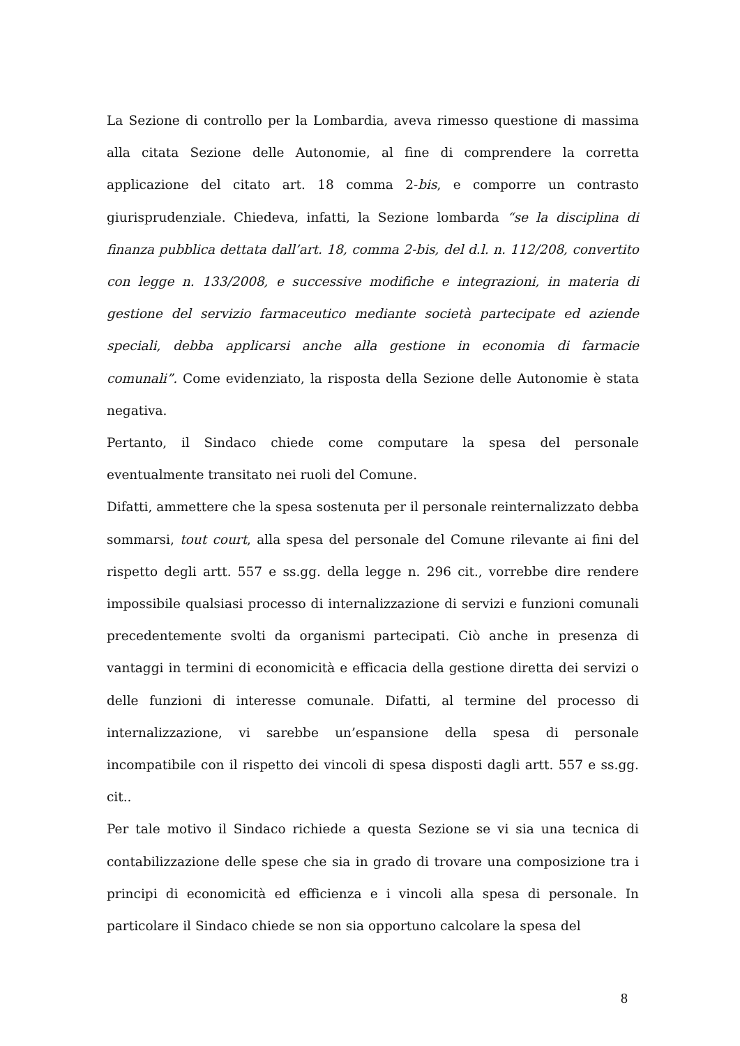La Sezione di controllo per la Lombardia, aveva rimesso questione di massima alla citata Sezione delle Autonomie, al fine di comprendere la corretta applicazione del citato art. 18 comma 2-bis, e comporre un contrasto giurisprudenziale. Chiedeva, infatti, la Sezione lombarda “se la disciplina di finanza pubblica dettata dall’art. 18, comma 2-bis, del d.l. n. 112/208, convertito con legge n. 133/2008, e successive modifiche e integrazioni, in materia di gestione del servizio farmaceutico mediante società partecipate ed aziende speciali, debba applicarsi anche alla gestione in economia di farmacie comunali”. Come evidenziato, la risposta della Sezione delle Autonomie è stata negativa.
Pertanto, il Sindaco chiede come computare la spesa del personale eventualmente transitato nei ruoli del Comune.
Difatti, ammettere che la spesa sostenuta per il personale reinternalizzato debba sommarsi, tout court, alla spesa del personale del Comune rilevante ai fini del rispetto degli artt. 557 e ss.gg. della legge n. 296 cit., vorrebbe dire rendere impossibile qualsiasi processo di internalizzazione di servizi e funzioni comunali precedentemente svolti da organismi partecipati. Ciò anche in presenza di vantaggi in termini di economicità e efficacia della gestione diretta dei servizi o delle funzioni di interesse comunale. Difatti, al termine del processo di internalizzazione, vi sarebbe un’espansione della spesa di personale incompatibile con il rispetto dei vincoli di spesa disposti dagli artt. 557 e ss.gg. cit..
Per tale motivo il Sindaco richiede a questa Sezione se vi sia una tecnica di contabilizzazione delle spese che sia in grado di trovare una composizione tra i principi di economicità ed efficienza e i vincoli alla spesa di personale. In particolare il Sindaco chiede se non sia opportuno calcolare la spesa del
8